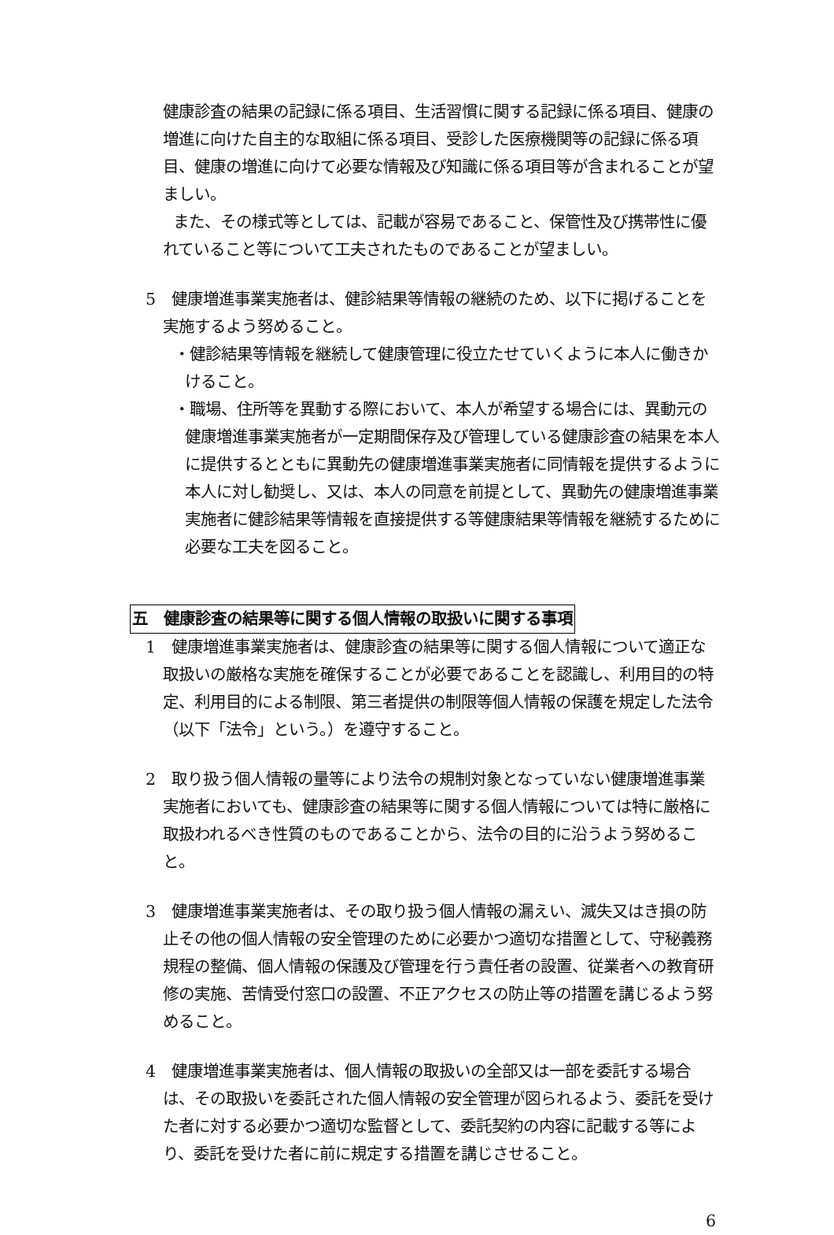健康診査の結果の記録に係る項目、生活習慣に関する記録に係る項目、健康の増進に向けた自主的な取組に係る項目、受診した医療機関等の記録に係る項目、健康の増進に向けて必要な情報及び知識に係る項目等が含まれることが望ましい。
また、その様式等としては、記載が容易であること、保管性及び携帯性に優れていること等について工夫されたものであることが望ましい。
5　健康増進事業実施者は、健診結果等情報の継続のため、以下に掲げることを実施するよう努めること。
・健診結果等情報を継続して健康管理に役立たせていくように本人に働きかけること。
・職場、住所等を異動する際において、本人が希望する場合には、異動元の健康増進事業実施者が一定期間保存及び管理している健康診査の結果を本人に提供するとともに異動先の健康増進事業実施者に同情報を提供するように本人に対し勧奨し、又は、本人の同意を前提として、異動先の健康増進事業実施者に健診結果等情報を直接提供する等健康結果等情報を継続するために必要な工夫を図ること。
五　健康診査の結果等に関する個人情報の取扱いに関する事項
1　健康増進事業実施者は、健康診査の結果等に関する個人情報について適正な取扱いの厳格な実施を確保することが必要であることを認識し、利用目的の特定、利用目的による制限、第三者提供の制限等個人情報の保護を規定した法令（以下「法令」という。）を遵守すること。
2　取り扱う個人情報の量等により法令の規制対象となっていない健康増進事業実施者においても、健康診査の結果等に関する個人情報については特に厳格に取扱われるべき性質のものであることから、法令の目的に沿うよう努めること。
3　健康増進事業実施者は、その取り扱う個人情報の漏えい、滅失又はき損の防止その他の個人情報の安全管理のために必要かつ適切な措置として、守秘義務規程の整備、個人情報の保護及び管理を行う責任者の設置、従業者への教育研修の実施、苦情受付窓口の設置、不正アクセスの防止等の措置を講じるよう努めること。
4　健康増進事業実施者は、個人情報の取扱いの全部又は一部を委託する場合は、その取扱いを委託された個人情報の安全管理が図られるよう、委託を受けた者に対する必要かつ適切な監督として、委託契約の内容に記載する等により、委託を受けた者に前に規定する措置を講じさせること。
6